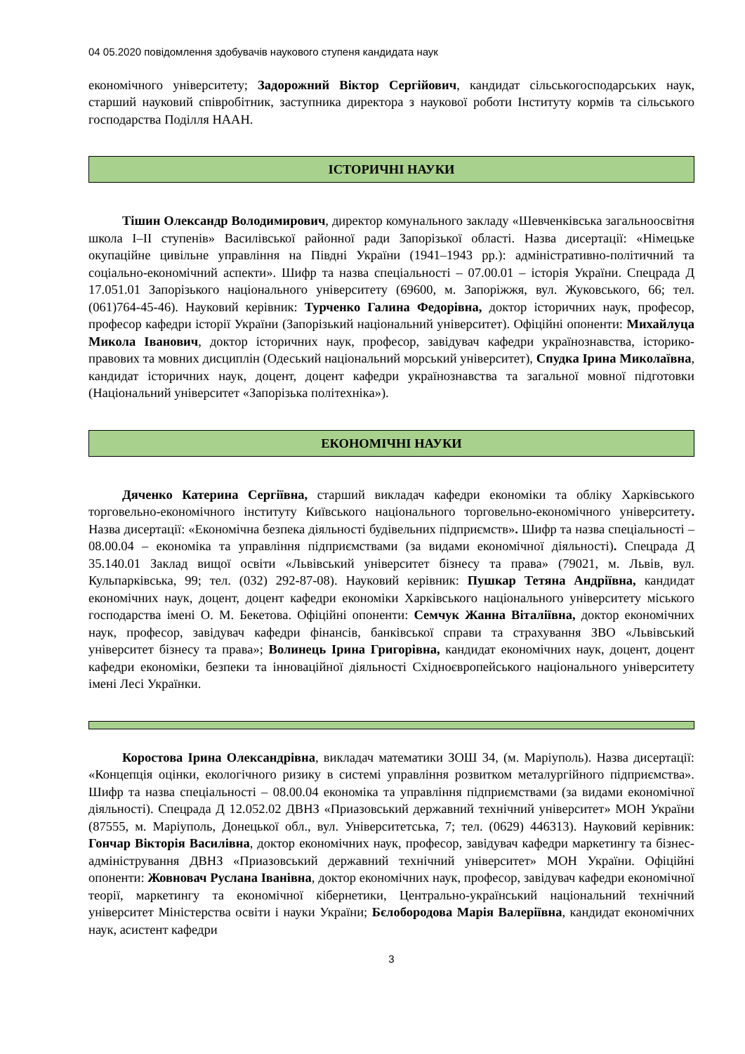04 05.2020 повідомлення здобувачів наукового ступеня кандидата наук
економічного університету; Задорожний Віктор Сергійович, кандидат сільськогосподарських наук, старший науковий співробітник, заступника директора з наукової роботи Інституту кормів та сільського господарства Поділля НААН.
ІСТОРИЧНІ НАУКИ
Тішин Олександр Володимирович, директор комунального закладу «Шевченківська загальноосвітня школа І–ІІ ступенів» Василівської районної ради Запорізької області. Назва дисертації: «Німецьке окупаційне цивільне управління на Півдні України (1941–1943 рр.): адміністративно-політичний та соціально-економічний аспекти». Шифр та назва спеціальності – 07.00.01 – історія України. Спецрада Д 17.051.01 Запорізького національного університету (69600, м. Запоріжжя, вул. Жуковського, 66; тел. (061)764-45-46). Науковий керівник: Турченко Галина Федорівна, доктор історичних наук, професор, професор кафедри історії України (Запорізький національний університет). Офіційні опоненти: Михайлуца Микола Іванович, доктор історичних наук, професор, завідувач кафедри українознавства, історико-правових та мовних дисциплін (Одеський національний морський університет), Спудка Ірина Миколаївна, кандидат історичних наук, доцент, доцент кафедри українознавства та загальної мовної підготовки (Національний університет «Запорізька політехніка»).
ЕКОНОМІЧНІ НАУКИ
Дяченко Катерина Сергіївна, старший викладач кафедри економіки та обліку Харківського торговельно-економічного інституту Київського національного торговельно-економічного університету. Назва дисертації: «Економічна безпека діяльності будівельних підприємств». Шифр та назва спеціальності – 08.00.04 – економіка та управління підприємствами (за видами економічної діяльності). Спецрада Д 35.140.01 Заклад вищої освіти «Львівський університет бізнесу та права» (79021, м. Львів, вул. Кульпарківська, 99; тел. (032) 292-87-08). Науковий керівник: Пушкар Тетяна Андріївна, кандидат економічних наук, доцент, доцент кафедри економіки Харківського національного університету міського господарства імені О. М. Бекетова. Офіційні опоненти: Семчук Жанна Віталіївна, доктор економічних наук, професор, завідувач кафедри фінансів, банківської справи та страхування ЗВО «Львівський університет бізнесу та права»; Волинець Ірина Григорівна, кандидат економічних наук, доцент, доцент кафедри економіки, безпеки та інноваційної діяльності Східноєвропейського національного університету імені Лесі Українки.
Коростова Ірина Олександрівна, викладач математики ЗОШ 34, (м. Маріуполь). Назва дисертації: «Концепція оцінки, екологічного ризику в системі управління розвитком металургійного підприємства». Шифр та назва спеціальності – 08.00.04 економіка та управління підприємствами (за видами економічної діяльності). Спецрада Д 12.052.02 ДВНЗ «Приазовський державний технічний університет» МОН України (87555, м. Маріуполь, Донецької обл., вул. Університетська, 7; тел. (0629) 446313). Науковий керівник: Гончар Вікторія Василівна, доктор економічних наук, професор, завідувач кафедри маркетингу та бізнес-адміністрування ДВНЗ «Приазовський державний технічний університет» МОН України. Офіційні опоненти: Жовновач Руслана Іванівна, доктор економічних наук, професор, завідувач кафедри економічної теорії, маркетингу та економічної кібернетики, Центрально-український національний технічний університет Міністерства освіти і науки України; Бєлобородова Марія Валеріївна, кандидат економічних наук, асистент кафедри
3